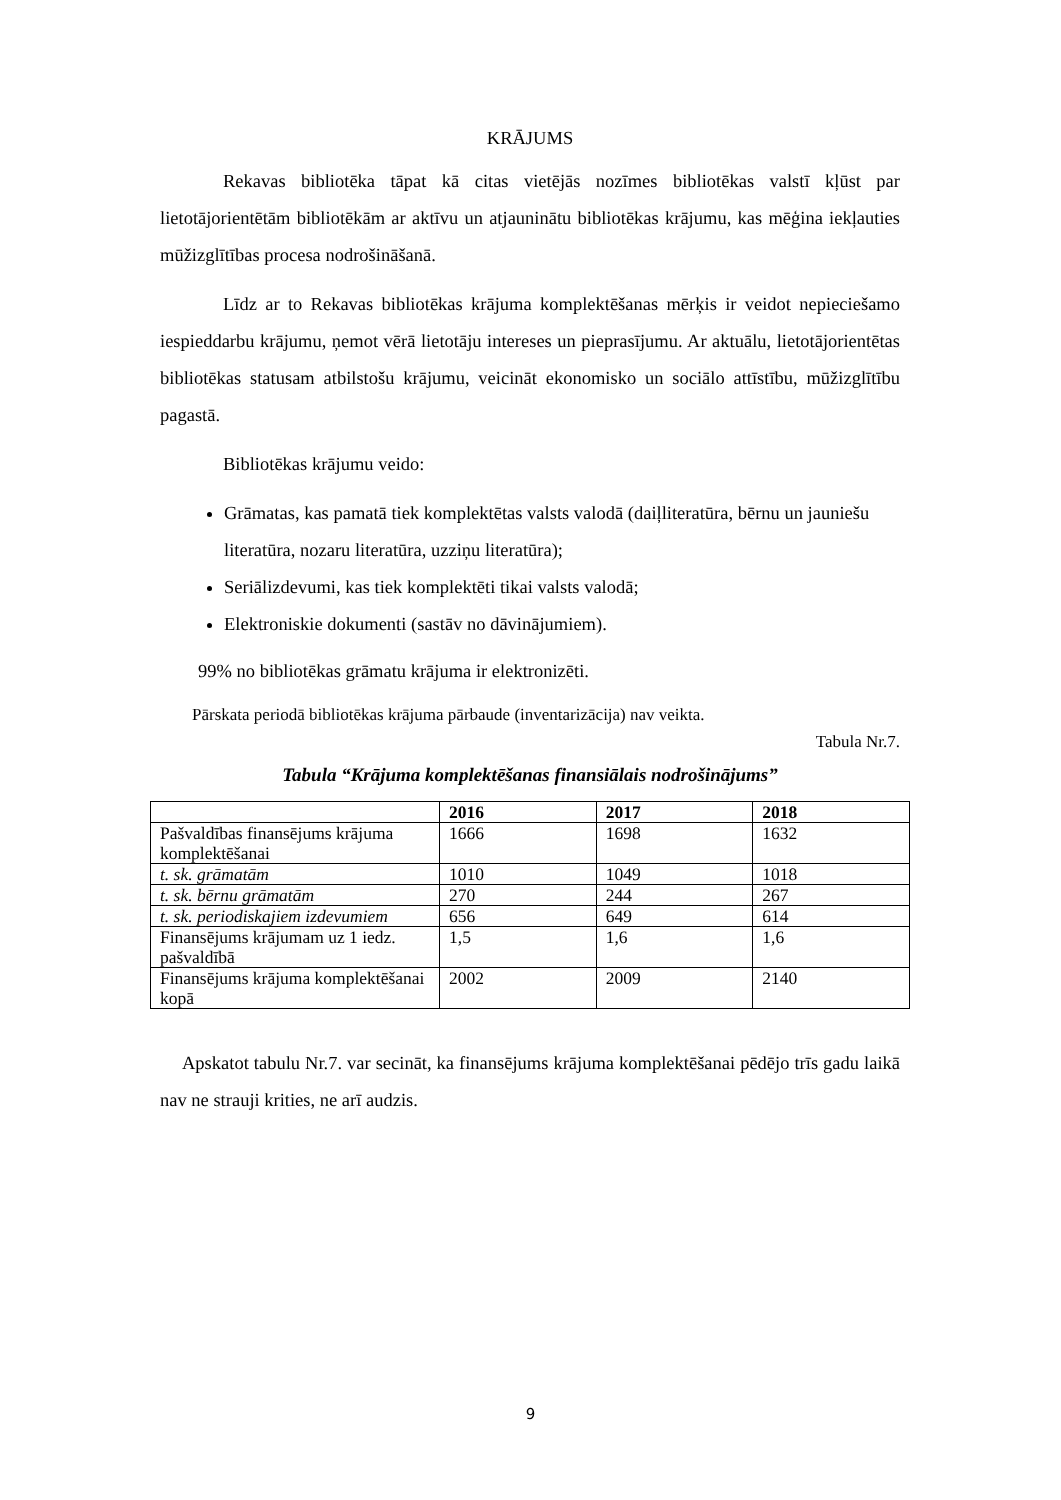KRĀJUMS
Rekavas bibliotēka tāpat kā citas vietējās nozīmes bibliotēkas valstī kļūst par lietotājorientētām bibliotēkām ar aktīvu un atjauninātu bibliotēkas krājumu, kas mēģina iekļauties mūžizglītības procesa nodrošināšanā.
Līdz ar to Rekavas bibliotēkas krājuma komplektēšanas mērķis ir veidot nepieciešamo iespieddarbu krājumu, ņemot vērā lietotāju intereses un pieprasījumu. Ar aktuālu, lietotājorientētas bibliotēkas statusam atbilstošu krājumu, veicināt ekonomisko un sociālo attīstību, mūžizglītību pagastā.
Bibliotēkas krājumu veido:
Grāmatas, kas pamatā tiek komplektētas valsts valodā (daiļliteratūra, bērnu un jauniešu literatūra, nozaru literatūra, uzziņu literatūra);
Seriālizdevumi, kas tiek komplektēti tikai valsts valodā;
Elektroniskie dokumenti (sastāv no dāvinājumiem).
99% no bibliotēkas grāmatu krājuma ir elektronizēti.
Pārskata periodā bibliotēkas krājuma pārbaude (inventarizācija) nav veikta.
Tabula Nr.7.
Tabula “Krājuma komplektēšanas finansiālais nodrošinājums”
| | 2016 | 2017 | 2018 |
| --- | --- | --- | --- |
| Pašvaldības finansējums krājuma komplektēšanai | 1666 | 1698 | 1632 |
| t. sk. grāmatām | 1010 | 1049 | 1018 |
| t. sk. bērnu grāmatām | 270 | 244 | 267 |
| t. sk. periodiskajiem izdevumiem | 656 | 649 | 614 |
| Finansējums krājumam uz 1 iedz. pašvaldībā | 1,5 | 1,6 | 1,6 |
| Finansējums krājuma komplektēšanai kopā | 2002 | 2009 | 2140 |
Apskatot tabulu Nr.7. var secināt, ka finansējums krājuma komplektēšanai pēdējo trīs gadu laikā nav ne strauji krities, ne arī audzis.
9